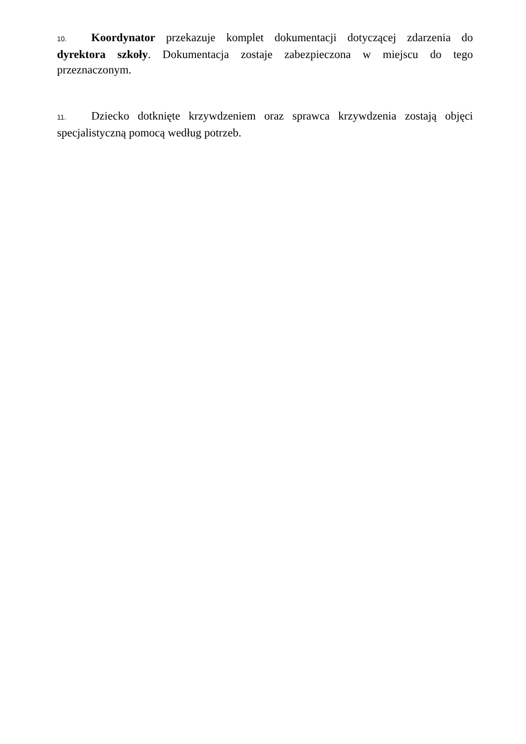10. Koordynator przekazuje komplet dokumentacji dotyczącej zdarzenia do dyrektora szkoły. Dokumentacja zostaje zabezpieczona w miejscu do tego przeznaczonym.
11. Dziecko dotknięte krzywdzeniem oraz sprawca krzywdzenia zostają objęci specjalistyczną pomocą według potrzeb.